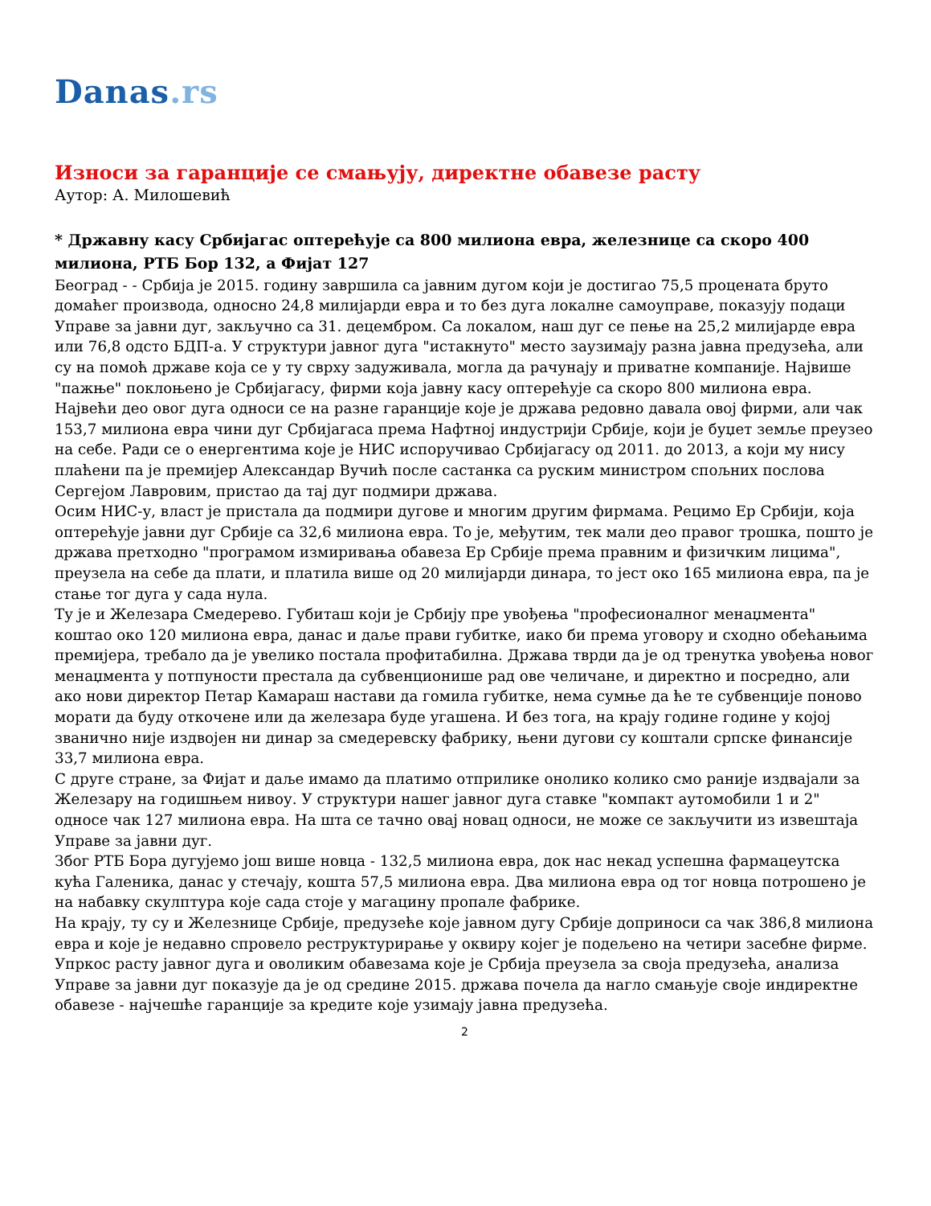Danas.rs
Износи за гаранције се смањују, директне обавезе расту
Аутор: А. Милошевић
* Државну касу Србијагас оптерећује са 800 милиона евра, железнице са скоро 400 милиона, РТБ Бор 132, а Фијат 127
Београд - - Србија је 2015. годину завршила са јавним дугом који је достигао 75,5 процената бруто домаћег производа, односно 24,8 милијарди евра и то без дуга локалне самоуправе, показују подаци Управе за јавни дуг, закључно са 31. децембром. Са локалом, наш дуг се пење на 25,2 милијарде евра или 76,8 одсто БДП-а. У структури јавног дуга "истакнуто" место заузимају разна јавна предузећа, али су на помоћ државе која се у ту сврху задуживала, могла да рачунају и приватне компаније. Највише "пажње" поклоњено је Србијагасу, фирми која јавну касу оптерећује са скоро 800 милиона евра.
Највећи део овог дуга односи се на разне гаранције које је држава редовно давала овој фирми, али чак 153,7 милиона евра чини дуг Србијагаса према Нафтној индустрији Србије, који је буџет земље преузео на себе. Ради се о енергентима које је НИС испоручивао Србијагасу од 2011. до 2013, а који му нису плаћени па је премијер Александар Вучић после састанка са руским министром спољних послова Сергејом Лавровим, пристао да тај дуг подмири држава.
Осим НИС-у, власт је пристала да подмири дугове и многим другим фирмама. Рецимо Ер Србији, која оптерећује јавни дуг Србије са 32,6 милиона евра. То је, међутим, тек мали део правог трошка, пошто је држава претходно "програмом измиривања обавеза Ер Србије према правним и физичким лицима", преузела на себе да плати, и платила више од 20 милијарди динара, то јест око 165 милиона евра, па је стање тог дуга у сада нула.
Ту је и Железара Смедерево. Губиташ који је Србију пре увођења "професионалног менаџмента" коштао око 120 милиона евра, данас и даље прави губитке, иако би према уговору и сходно обећањима премијера, требало да је увелико постала профитабилна. Држава тврди да је од тренутка увођења новог менаџмента у потпуности престала да субвенционише рад ове челичане, и директно и посредно, али ако нови директор Петар Камараш настави да гомила губитке, нема сумње да ће те субвенције поново морати да буду откочене или да железара буде угашена. И без тога, на крају године године у којој званично није издвојен ни динар за смедеревску фабрику, њени дугови су коштали српске финансије 33,7 милиона евра.
С друге стране, за Фијат и даље имамо да платимо отприлике онолико колико смо раније издвајали за Железару на годишњем нивоу. У структури нашег јавног дуга ставке "компакт аутомобили 1 и 2" односе чак 127 милиона евра. На шта се тачно овај новац односи, не може се закључити из извештаја Управе за јавни дуг.
Због РТБ Бора дугујемо још више новца - 132,5 милиона евра, док нас некад успешна фармацеутска кућа Галеника, данас у стечају, кошта 57,5 милиона евра. Два милиона евра од тог новца потрошено је на набавку скулптура које сада стоје у магацину пропале фабрике.
На крају, ту су и Железнице Србије, предузеће које јавном дугу Србије доприноси са чак 386,8 милиона евра и које је недавно спровело реструктурирање у оквиру којег је подељено на четири засебне фирме.
Упркос расту јавног дуга и оволиким обавезама које је Србија преузела за своја предузећа, анализа Управе за јавни дуг показује да је од средине 2015. држава почела да нагло смањује своје индиректне обавезе - најчешће гаранције за кредите које узимају јавна предузећа.
2